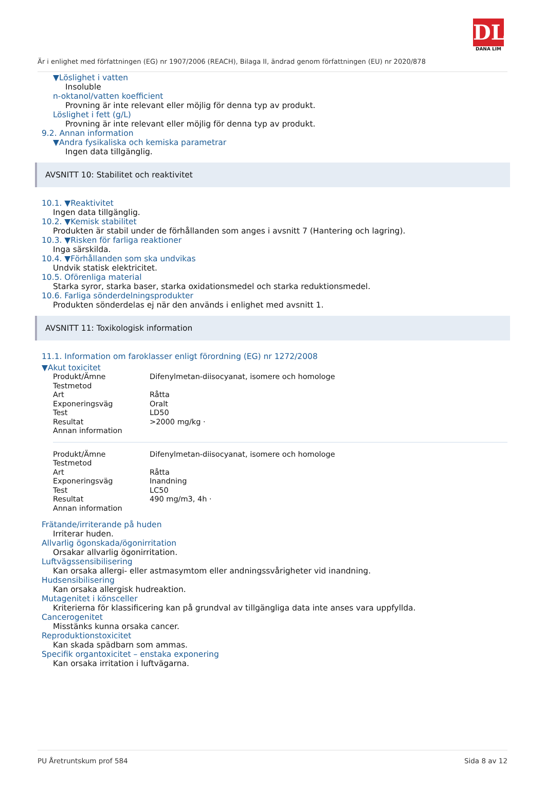DL
DANA LIM
Är i enlighet med författningen (EG) nr 1907/2006 (REACH), Bilaga II, ändrad genom författningen (EU) nr 2020/878
▼Löslighet i vatten
Insoluble
n-oktanol/vatten koefficient
Provning är inte relevant eller möjlig för denna typ av produkt.
Löslighet i fett (g/L)
Provning är inte relevant eller möjlig för denna typ av produkt.
9.2. Annan information
▼Andra fysikaliska och kemiska parametrar
Ingen data tillgänglig.
AVSNITT 10: Stabilitet och reaktivitet
10.1. ▼Reaktivitet
Ingen data tillgänglig.
10.2. ▼Kemisk stabilitet
Produkten är stabil under de förhållanden som anges i avsnitt 7 (Hantering och lagring).
10.3. ▼Risken för farliga reaktioner
Inga särskilda.
10.4. ▼Förhållanden som ska undvikas
Undvik statisk elektricitet.
10.5. Oförenliga material
Starka syror, starka baser, starka oxidationsmedel och starka reduktionsmedel.
10.6. Farliga sönderdelningsprodukter
Produkten sönderdelas ej när den används i enlighet med avsnitt 1.
AVSNITT 11: Toxikologisk information
11.1. Information om faroklasser enligt förordning (EG) nr 1272/2008
▼Akut toxicitet
| Produkt/Ämne | Difenylmetan-diisocyanat, isomere och homologe |
| Testmetod | |
| Art | Råtta |
| Exponeringsväg | Oralt |
| Test | LD50 |
| Resultat | >2000 mg/kg · |
| Annan information | |
| Produkt/Ämne | Difenylmetan-diisocyanat, isomere och homologe |
| Testmetod | |
| Art | Råtta |
| Exponeringsväg | Inandning |
| Test | LC50 |
| Resultat | 490 mg/m3, 4h · |
| Annan information | |
Frätande/irriterande på huden
Irriterar huden.
Allvarlig ögonskada/ögonirritation
Orsakar allvarlig ögonirritation.
Luftvägssensibilisering
Kan orsaka allergi- eller astmasymtom eller andningssvårigheter vid inandning.
Hudsensibilisering
Kan orsaka allergisk hudreaktion.
Mutagenitet i könsceller
Kriterierna för klassificering kan på grundval av tillgängliga data inte anses vara uppfyllda.
Cancerogenitet
Misstänks kunna orsaka cancer.
Reproduktionstoxicitet
Kan skada spädbarn som ammas.
Specifik organtoxicitet – enstaka exponering
Kan orsaka irritation i luftvägarna.
PU Åretruntskum prof 584 Sida 8 av 12